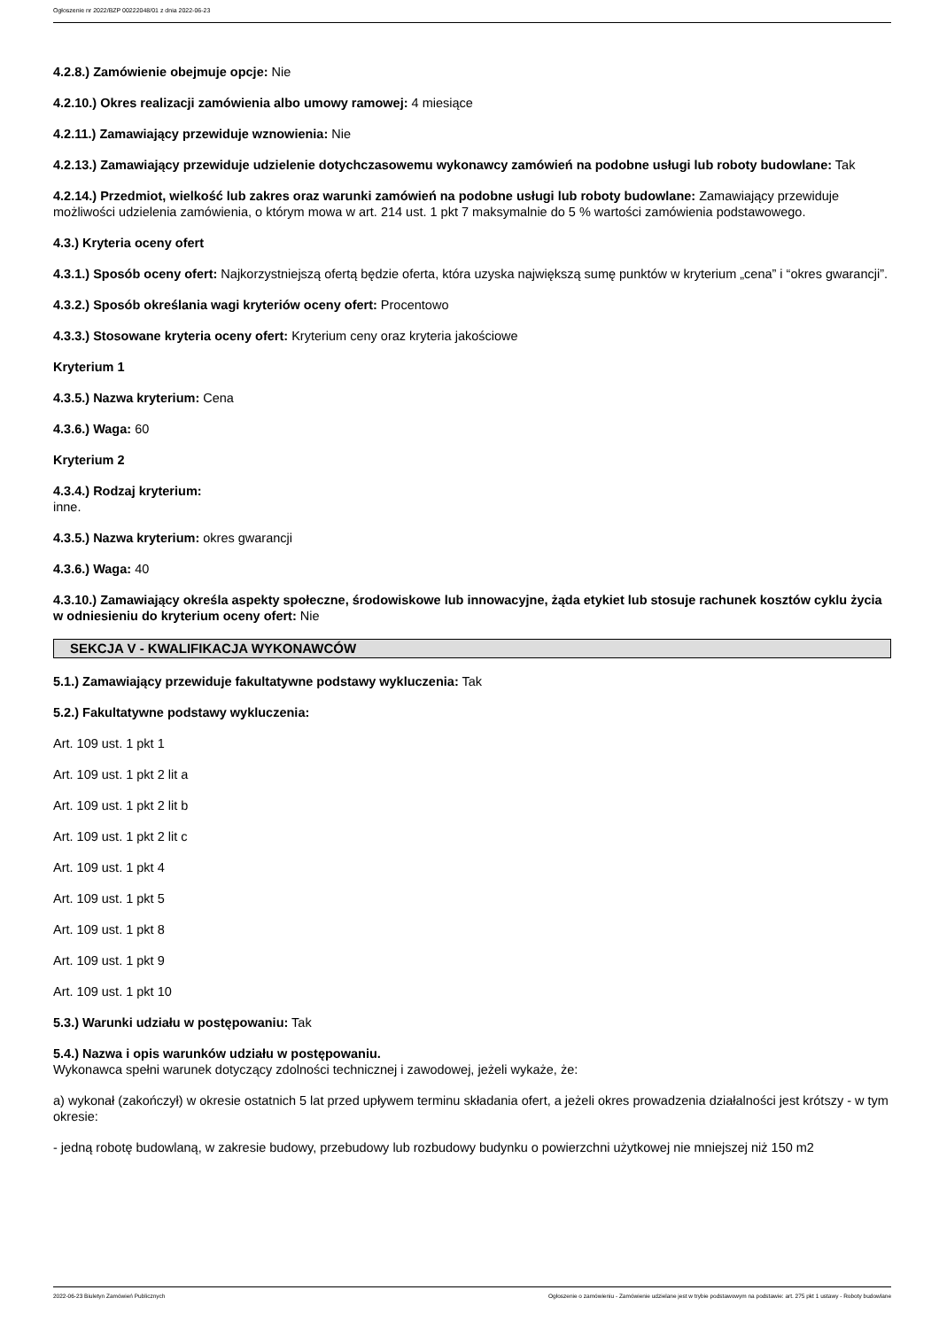Ogłoszenie nr 2022/BZP 00222048/01 z dnia 2022-06-23
4.2.8.) Zamówienie obejmuje opcje: Nie
4.2.10.) Okres realizacji zamówienia albo umowy ramowej: 4 miesiące
4.2.11.) Zamawiający przewiduje wznowienia: Nie
4.2.13.) Zamawiający przewiduje udzielenie dotychczasowemu wykonawcy zamówień na podobne usługi lub roboty budowlane: Tak
4.2.14.) Przedmiot, wielkość lub zakres oraz warunki zamówień na podobne usługi lub roboty budowlane: Zamawiający przewiduje możliwości udzielenia zamówienia, o którym mowa w art. 214 ust. 1 pkt 7 maksymalnie do 5 % wartości zamówienia podstawowego.
4.3.) Kryteria oceny ofert
4.3.1.) Sposób oceny ofert: Najkorzystniejszą ofertą będzie oferta, która uzyska największą sumę punktów w kryterium „cena” i “okres gwarancji”.
4.3.2.) Sposób określania wagi kryteriów oceny ofert: Procentowo
4.3.3.) Stosowane kryteria oceny ofert: Kryterium ceny oraz kryteria jakościowe
Kryterium 1
4.3.5.) Nazwa kryterium: Cena
4.3.6.) Waga: 60
Kryterium 2
4.3.4.) Rodzaj kryterium:
inne.
4.3.5.) Nazwa kryterium: okres gwarancji
4.3.6.) Waga: 40
4.3.10.) Zamawiający określa aspekty społeczne, środowiskowe lub innowacyjne, żąda etykiet lub stosuje rachunek kosztów cyklu życia w odniesieniu do kryterium oceny ofert: Nie
SEKCJA V - KWALIFIKACJA WYKONAWCÓW
5.1.) Zamawiający przewiduje fakultatywne podstawy wykluczenia: Tak
5.2.) Fakultatywne podstawy wykluczenia:
Art. 109 ust. 1 pkt 1
Art. 109 ust. 1 pkt 2 lit a
Art. 109 ust. 1 pkt 2 lit b
Art. 109 ust. 1 pkt 2 lit c
Art. 109 ust. 1 pkt 4
Art. 109 ust. 1 pkt 5
Art. 109 ust. 1 pkt 8
Art. 109 ust. 1 pkt 9
Art. 109 ust. 1 pkt 10
5.3.) Warunki udziału w postępowaniu: Tak
5.4.) Nazwa i opis warunków udziału w postępowaniu.
Wykonawca spełni warunek dotyczący zdolności technicznej i zawodowej, jeżeli wykaże, że:
a) wykonał (zakończył) w okresie ostatnich 5 lat przed upływem terminu składania ofert, a jeżeli okres prowadzenia działalności jest krótszy - w tym okresie:
- jedną robotę budowlaną, w zakresie budowy, przebudowy lub rozbudowy budynku o powierzchni użytkowej nie mniejszej niż 150 m2
2022-06-23 Biuletyn Zamówień Publicznych Ogłoszenie o zamówieniu - Zamówienie udzielane jest w trybie podstawowym na podstawie: art. 275 pkt 1 ustawy - Roboty budowlane